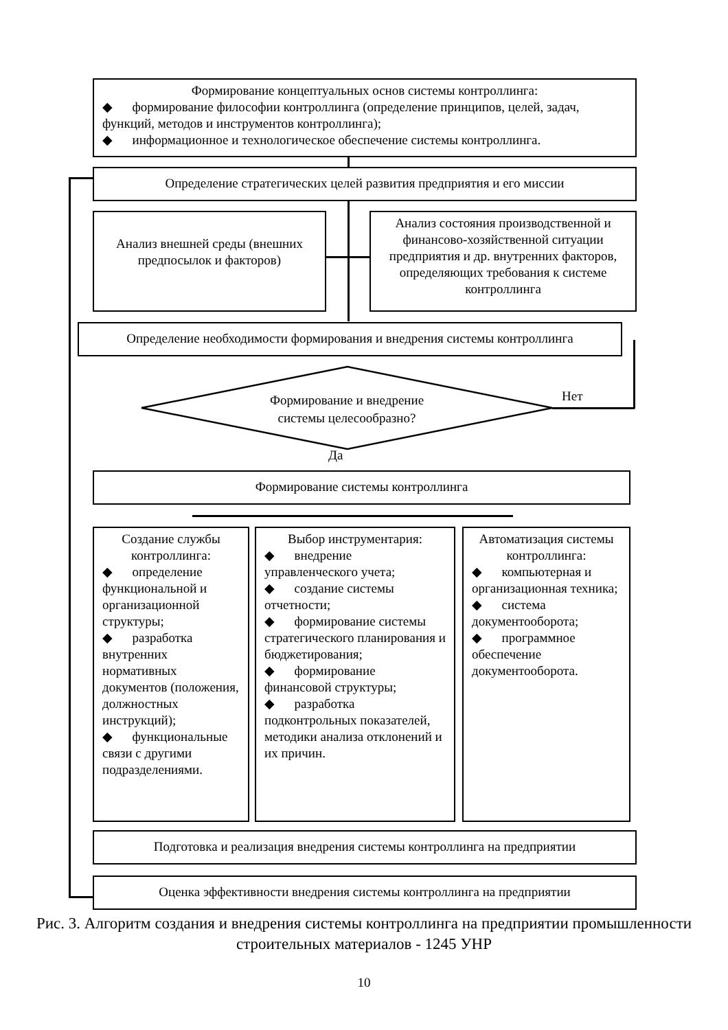Формирование концептуальных основ системы контроллинга:
◆ формирование философии контроллинга (определение принципов, целей, задач, функций, методов и инструментов контроллинга);
◆ информационное и технологическое обеспечение системы контроллинга.
Определение стратегических целей развития предприятия и его миссии
Анализ внешней среды (внешних предпосылок и факторов)
Анализ состояния производственной и финансово-хозяйственной ситуации предприятия и др. внутренних факторов, определяющих требования к системе контроллинга
Определение необходимости формирования и внедрения системы контроллинга
Формирование и внедрение системы целесообразно?
Нет
Да
Формирование системы контроллинга
Создание службы контроллинга:
◆ определение функциональной и организационной структуры;
◆ разработка внутренних нормативных документов (положения, должностных инструкций);
◆ функциональные связи с другими подразделениями.
Выбор инструментария:
◆ внедрение управленческого учета;
◆ создание системы отчетности;
◆ формирование системы стратегического планирования и бюджетирования;
◆ формирование финансовой структуры;
◆ разработка подконтрольных показателей, методики анализа отклонений и их причин.
Автоматизация системы контроллинга:
◆ компьютерная и организационная техника;
◆ система документооборота;
◆ программное обеспечение документооборота.
Подготовка и реализация внедрения системы контроллинга на предприятии
Оценка эффективности внедрения системы контроллинга на предприятии
Рис. 3. Алгоритм создания и внедрения системы контроллинга на предприятии промышленности строительных материалов - 1245 УНР
10